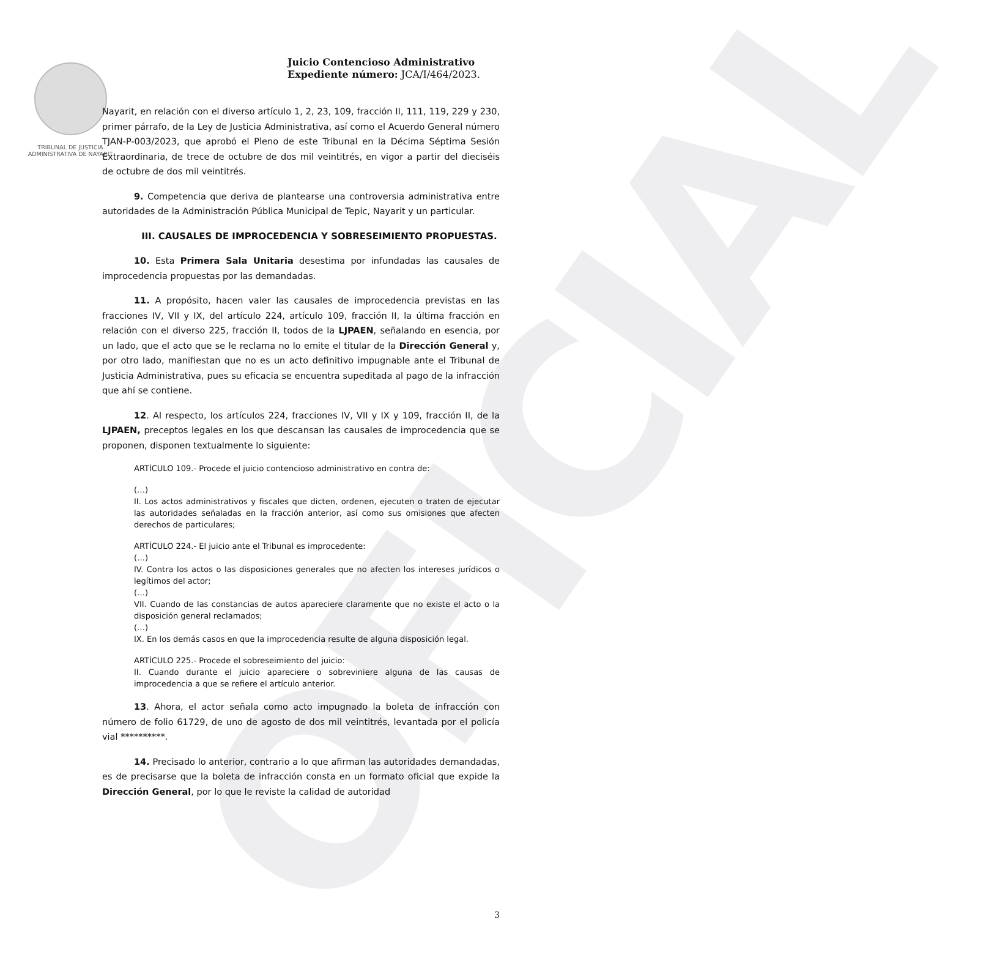OFICIAL
TRIBUNAL DE JUSTICIA
ADMINISTRATIVA DE NAYARIT
Juicio Contencioso Administrativo
Expediente número: JCA/I/464/2023.
Nayarit, en relación con el diverso artículo 1, 2, 23, 109, fracción II, 111, 119, 229 y 230, primer párrafo, de la Ley de Justicia Administrativa, así como el Acuerdo General número TJAN-P-003/2023, que aprobó el Pleno de este Tribunal en la Décima Séptima Sesión Extraordinaria, de trece de octubre de dos mil veintitrés, en vigor a partir del dieciséis de octubre de dos mil veintitrés.
9. Competencia que deriva de plantearse una controversia administrativa entre autoridades de la Administración Pública Municipal de Tepic, Nayarit y un particular.
III. CAUSALES DE IMPROCEDENCIA Y SOBRESEIMIENTO PROPUESTAS.
10. Esta Primera Sala Unitaria desestima por infundadas las causales de improcedencia propuestas por las demandadas.
11. A propósito, hacen valer las causales de improcedencia previstas en las fracciones IV, VII y IX, del artículo 224, artículo 109, fracción II, la última fracción en relación con el diverso 225, fracción II, todos de la LJPAEN, señalando en esencia, por un lado, que el acto que se le reclama no lo emite el titular de la Dirección General y, por otro lado, manifiestan que no es un acto definitivo impugnable ante el Tribunal de Justicia Administrativa, pues su eficacia se encuentra supeditada al pago de la infracción que ahí se contiene.
12. Al respecto, los artículos 224, fracciones IV, VII y IX y 109, fracción II, de la LJPAEN, preceptos legales en los que descansan las causales de improcedencia que se proponen, disponen textualmente lo siguiente:
ARTÍCULO 109.- Procede el juicio contencioso administrativo en contra de:
(…)
II. Los actos administrativos y fiscales que dicten, ordenen, ejecuten o traten de ejecutar las autoridades señaladas en la fracción anterior, así como sus omisiones que afecten derechos de particulares;
ARTÍCULO 224.- El juicio ante el Tribunal es improcedente:
(…)
IV. Contra los actos o las disposiciones generales que no afecten los intereses jurídicos o legítimos del actor;
(…)
VII. Cuando de las constancias de autos apareciere claramente que no existe el acto o la disposición general reclamados;
(…)
IX. En los demás casos en que la improcedencia resulte de alguna disposición legal.
ARTÍCULO 225.- Procede el sobreseimiento del juicio:
II. Cuando durante el juicio apareciere o sobreviniere alguna de las causas de improcedencia a que se refiere el artículo anterior.
13. Ahora, el actor señala como acto impugnado la boleta de infracción con número de folio 61729, de uno de agosto de dos mil veintitrés, levantada por el policía vial **********.
14. Precisado lo anterior, contrario a lo que afirman las autoridades demandadas, es de precisarse que la boleta de infracción consta en un formato oficial que expide la Dirección General, por lo que le reviste la calidad de autoridad
3